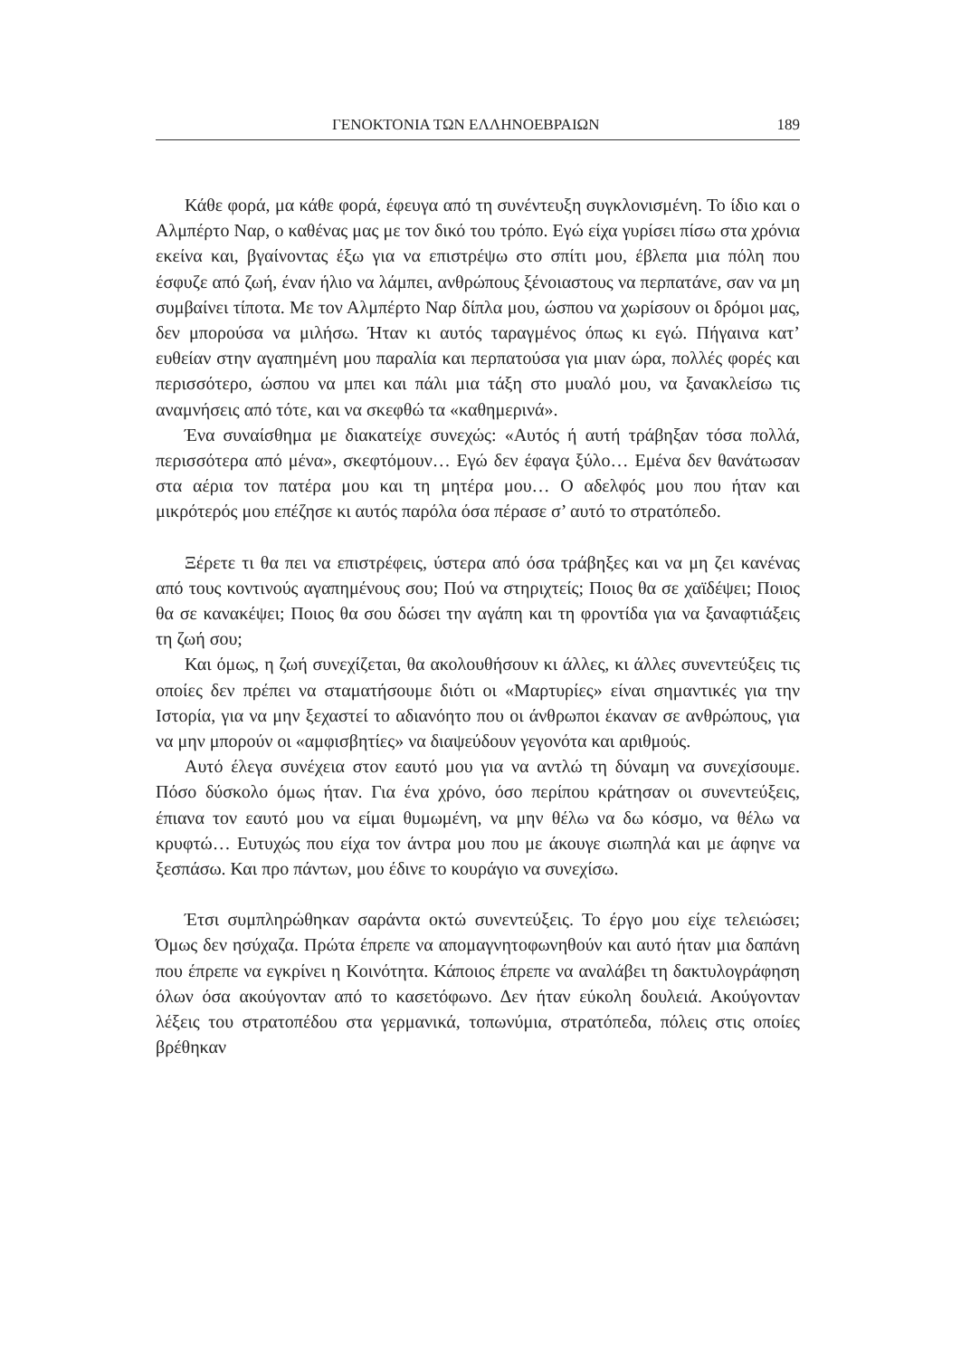ΓΕΝΟΚΤΟΝΙΑ ΤΩΝ ΕΛΛΗΝΟΕΒΡΑΙΩΝ 189
Κάθε φορά, μα κάθε φορά, έφευγα από τη συνέντευξη συγκλονισμένη. Το ίδιο και ο Αλμπέρτο Ναρ, ο καθένας μας με τον δικό του τρόπο. Εγώ είχα γυρίσει πίσω στα χρόνια εκείνα και, βγαίνοντας έξω για να επιστρέψω στο σπίτι μου, έβλεπα μια πόλη που έσφυζε από ζωή, έναν ήλιο να λάμπει, ανθρώπους ξένοιαστους να περπατάνε, σαν να μη συμβαίνει τίποτα. Με τον Αλμπέρτο Ναρ δίπλα μου, ώσπου να χωρίσουν οι δρόμοι μας, δεν μπορούσα να μιλήσω. Ήταν κι αυτός ταραγμένος όπως κι εγώ. Πήγαινα κατ’ ευθείαν στην αγαπημένη μου παραλία και περπατούσα για μιαν ώρα, πολλές φορές και περισσότερο, ώσπου να μπει και πάλι μια τάξη στο μυαλό μου, να ξανακλείσω τις αναμνήσεις από τότε, και να σκεφθώ τα «καθημερινά».
Ένα συναίσθημα με διακατείχε συνεχώς: «Αυτός ή αυτή τράβηξαν τόσα πολλά, περισσότερα από μένα», σκεφτόμουν… Εγώ δεν έφαγα ξύλο… Εμένα δεν θανάτωσαν στα αέρια τον πατέρα μου και τη μητέρα μου… Ο αδελφός μου που ήταν και μικρότερός μου επέζησε κι αυτός παρόλα όσα πέρασε σ’ αυτό το στρατόπεδο.
Ξέρετε τι θα πει να επιστρέφεις, ύστερα από όσα τράβηξες και να μη ζει κανένας από τους κοντινούς αγαπημένους σου; Πού να στηριχτείς; Ποιος θα σε χαϊδέψει; Ποιος θα σε κανακέψει; Ποιος θα σου δώσει την αγάπη και τη φροντίδα για να ξαναφτιάξεις τη ζωή σου;
Και όμως, η ζωή συνεχίζεται, θα ακολουθήσουν κι άλλες, κι άλλες συνεντεύξεις τις οποίες δεν πρέπει να σταματήσουμε διότι οι «Μαρτυρίες» είναι σημαντικές για την Ιστορία, για να μην ξεχαστεί το αδιανόητο που οι άνθρωποι έκαναν σε ανθρώπους, για να μην μπορούν οι «αμφισβητίες» να διαψεύδουν γεγονότα και αριθμούς.
Αυτό έλεγα συνέχεια στον εαυτό μου για να αντλώ τη δύναμη να συνεχίσουμε. Πόσο δύσκολο όμως ήταν. Για ένα χρόνο, όσο περίπου κράτησαν οι συνεντεύξεις, έπιανα τον εαυτό μου να είμαι θυμωμένη, να μην θέλω να δω κόσμο, να θέλω να κρυφτώ… Ευτυχώς που είχα τον άντρα μου που με άκουγε σιωπηλά και με άφηνε να ξεσπάσω. Και προ πάντων, μου έδινε το κουράγιο να συνεχίσω.
Έτσι συμπληρώθηκαν σαράντα οκτώ συνεντεύξεις. Το έργο μου είχε τελειώσει; Όμως δεν ησύχαζα. Πρώτα έπρεπε να απομαγνητοφωνηθούν και αυτό ήταν μια δαπάνη που έπρεπε να εγκρίνει η Κοινότητα. Κάποιος έπρεπε να αναλάβει τη δακτυλογράφηση όλων όσα ακούγονταν από το κασετόφωνο. Δεν ήταν εύκολη δουλειά. Ακούγονταν λέξεις του στρατοπέδου στα γερμανικά, τοπωνύμια, στρατόπεδα, πόλεις στις οποίες βρέθηκαν